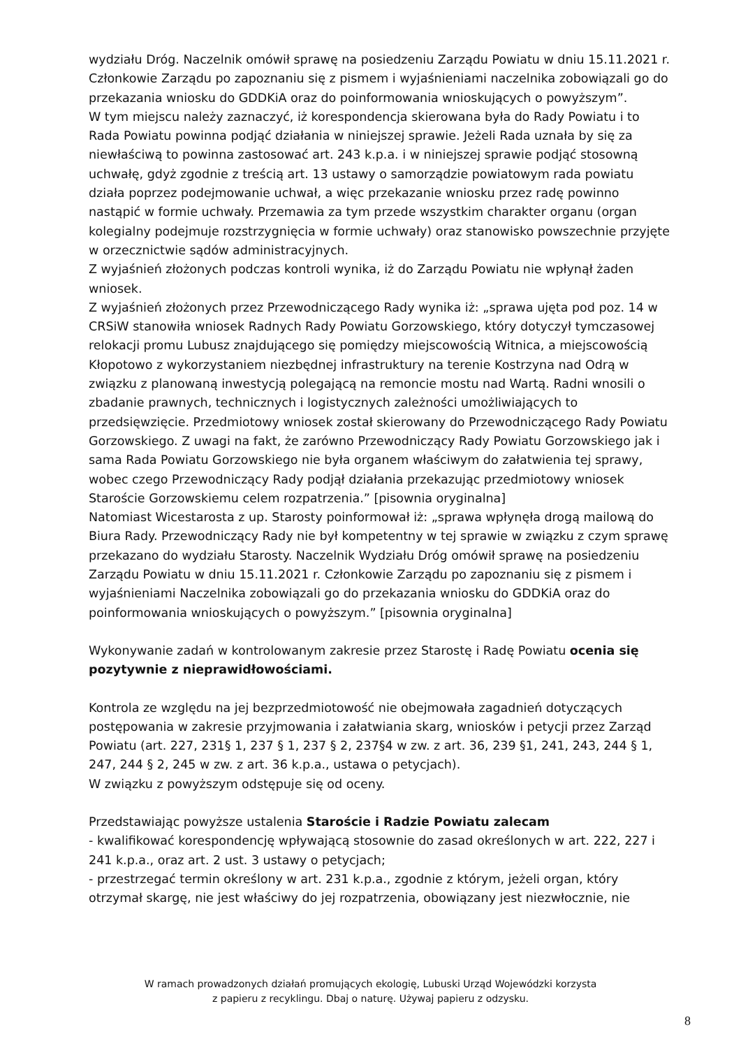wydziału Dróg. Naczelnik omówił sprawę na posiedzeniu Zarządu Powiatu w dniu 15.11.2021 r. Członkowie Zarządu po zapoznaniu się z pismem i wyjaśnieniami naczelnika zobowiązali go do przekazania wniosku do GDDKiA oraz do poinformowania wnioskujących o powyższym”.
W tym miejscu należy zaznaczyć, iż korespondencja skierowana była do Rady Powiatu i to Rada Powiatu powinna podjąć działania w niniejszej sprawie. Jeżeli Rada uznała by się za niewłaściwą to powinna zastosować art. 243 k.p.a. i w niniejszej sprawie podjąć stosowną uchwałę, gdyż zgodnie z treścią art. 13 ustawy o samorządzie powiatowym rada powiatu działa poprzez podejmowanie uchwał, a więc przekazanie wniosku przez radę powinno nastąpić w formie uchwały. Przemawia za tym przede wszystkim charakter organu (organ kolegialny podejmuje rozstrzygnięcia w formie uchwały) oraz stanowisko powszechnie przyjęte w orzecznictwie sądów administracyjnych.
Z wyjaśnień złożonych podczas kontroli wynika, iż do Zarządu Powiatu nie wpłynął żaden wniosek.
Z wyjaśnień złożonych przez Przewodniczącego Rady wynika iż: „sprawa ujęta pod poz. 14 w CRSiW stanowiła wniosek Radnych Rady Powiatu Gorzowskiego, który dotyczył tymczasowej relokacji promu Lubusz znajdującego się pomiędzy miejscowością Witnica, a miejscowością Kłopotowo z wykorzystaniem niezbędnej infrastruktury na terenie Kostrzyna nad Odrą w związku z planowaną inwestycją polegającą na remoncie mostu nad Wartą. Radni wnosili o zbadanie prawnych, technicznych i logistycznych zależności umożliwiających to przedsięwzięcie. Przedmiotowy wniosek został skierowany do Przewodniczącego Rady Powiatu Gorzowskiego. Z uwagi na fakt, że zarówno Przewodniczący Rady Powiatu Gorzowskiego jak i sama Rada Powiatu Gorzowskiego nie była organem właściwym do załatwienia tej sprawy, wobec czego Przewodniczący Rady podjął działania przekazując przedmiotowy wniosek Staroście Gorzowskiemu celem rozpatrzenia.” [pisownia oryginalna]
Natomiast Wicestarosta z up. Starosty poinformował iż: „sprawa wpłynęła drogą mailową do Biura Rady. Przewodniczący Rady nie był kompetentny w tej sprawie w związku z czym sprawę przekazano do wydziału Starosty. Naczelnik Wydziału Dróg omówił sprawę na posiedzeniu Zarządu Powiatu w dniu 15.11.2021 r. Członkowie Zarządu po zapoznaniu się z pismem i wyjaśnieniami Naczelnika zobowiązali go do przekazania wniosku do GDDKiA oraz do poinformowania wnioskujących o powyższym.” [pisownia oryginalna]
Wykonywanie zadań w kontrolowanym zakresie przez Starostę i Radę Powiatu ocenia się pozytywnie z nieprawidłowościami.
Kontrola ze względu na jej bezprzedmiotowość nie obejmowała zagadnień dotyczących postępowania w zakresie przyjmowania i załatwiania skarg, wniosków i petycji przez Zarząd Powiatu (art. 227, 231§ 1, 237 § 1, 237 § 2, 237§4 w zw. z art. 36, 239 §1, 241, 243, 244 § 1, 247, 244 § 2, 245 w zw. z art. 36 k.p.a., ustawa o petycjach).
W związku z powyższym odstępuje się od oceny.
Przedstawiając powyższe ustalenia Staroście i Radzie Powiatu zalecam
- kwalifikować korespondencję wpływającą stosownie do zasad określonych w art. 222, 227 i 241 k.p.a., oraz art. 2 ust. 3 ustawy o petycjach;
- przestrzegać termin określony w art. 231 k.p.a., zgodnie z którym, jeżeli organ, który otrzymał skargę, nie jest właściwy do jej rozpatrzenia, obowiązany jest niezwłocznie, nie
W ramach prowadzonych działań promujących ekologię, Lubuski Urząd Wojewódzki korzysta
z papieru z recyklingu. Dbaj o naturę. Używaj papieru z odzysku.
8